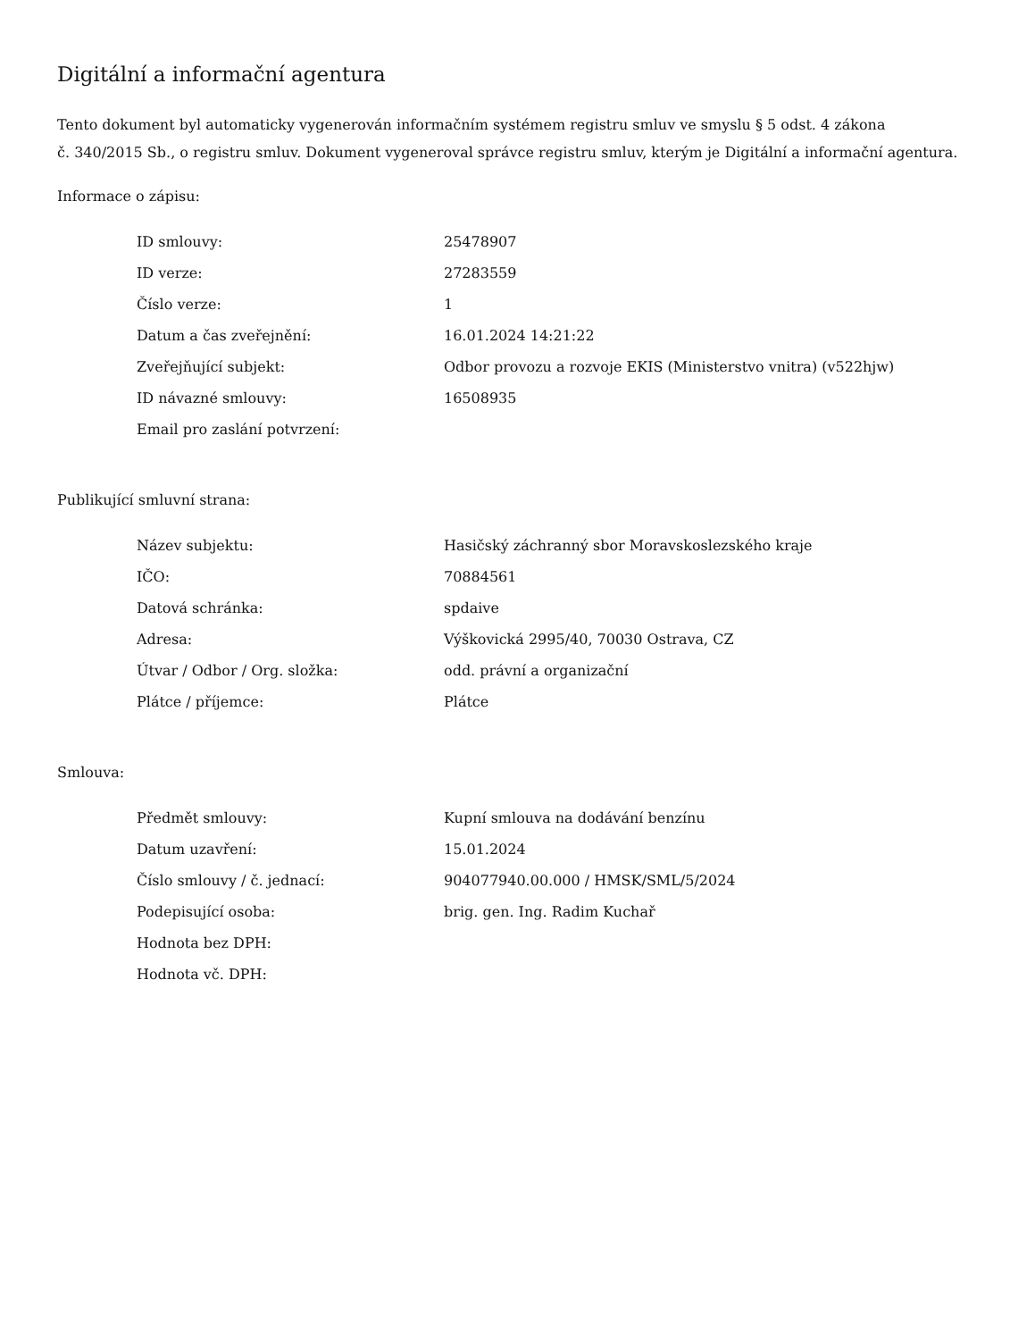Digitální a informační agentura
Tento dokument byl automaticky vygenerován informačním systémem registru smluv ve smyslu § 5 odst. 4 zákona
č. 340/2015 Sb., o registru smluv. Dokument vygeneroval správce registru smluv, kterým je Digitální a informační agentura.
Informace o zápisu:
| ID smlouvy: | 25478907 |
| ID verze: | 27283559 |
| Číslo verze: | 1 |
| Datum a čas zveřejnění: | 16.01.2024 14:21:22 |
| Zveřejňující subjekt: | Odbor provozu a rozvoje EKIS (Ministerstvo vnitra) (v522hjw) |
| ID návazné smlouvy: | 16508935 |
| Email pro zaslání potvrzení: | |
Publikující smluvní strana:
| Název subjektu: | Hasičský záchranný sbor Moravskoslezského kraje |
| IČO: | 70884561 |
| Datová schránka: | spdaive |
| Adresa: | Výškovická 2995/40, 70030 Ostrava, CZ |
| Útvar / Odbor / Org. složka: | odd. právní a organizační |
| Plátce / příjemce: | Plátce |
Smlouva:
| Předmět smlouvy: | Kupní smlouva na dodávání benzínu |
| Datum uzavření: | 15.01.2024 |
| Číslo smlouvy / č. jednací: | 904077940.00.000 / HMSK/SML/5/2024 |
| Podepisující osoba: | brig. gen. Ing. Radim Kuchař |
| Hodnota bez DPH: | |
| Hodnota vč. DPH: | |